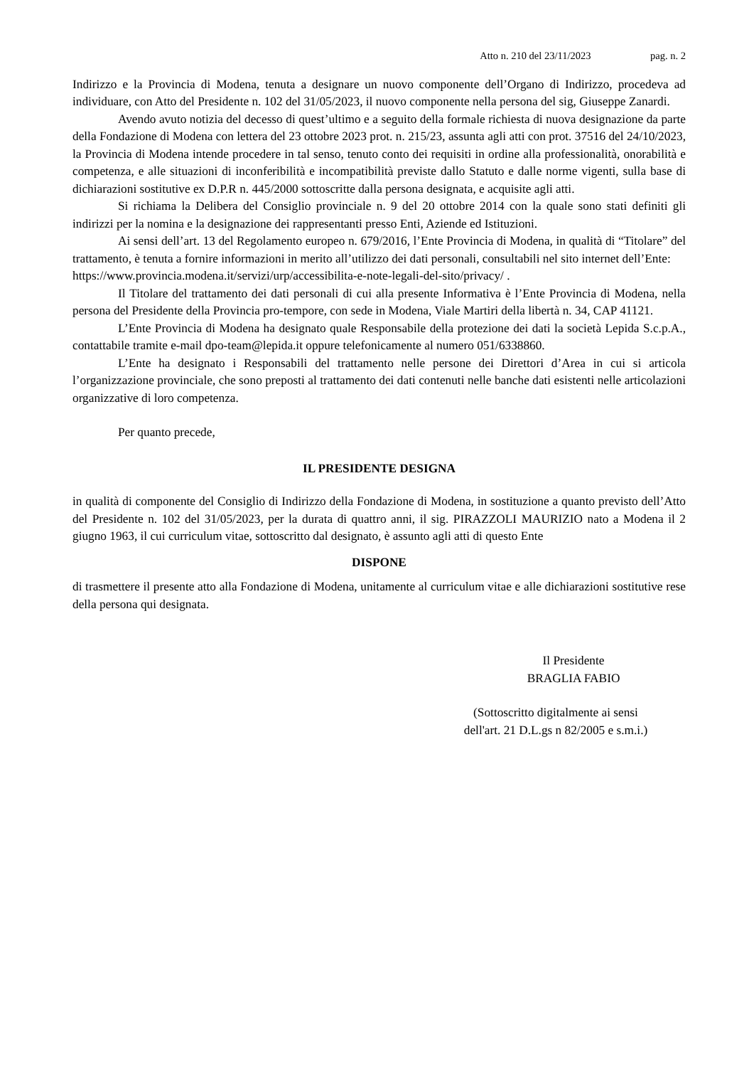Atto n. 210 del 23/11/2023 pag. n. 2
Indirizzo e la Provincia di Modena, tenuta a designare un nuovo componente dell’Organo di Indirizzo, procedeva ad individuare, con Atto del Presidente n. 102 del 31/05/2023, il nuovo componente nella persona del sig, Giuseppe Zanardi.
Avendo avuto notizia del decesso di quest’ultimo e a seguito della formale richiesta di nuova designazione da parte della Fondazione di Modena con lettera del 23 ottobre 2023 prot. n. 215/23, assunta agli atti con prot. 37516 del 24/10/2023, la Provincia di Modena intende procedere in tal senso, tenuto conto dei requisiti in ordine alla professionalità, onorabilità e competenza, e alle situazioni di inconferibilità e incompatibilità previste dallo Statuto e dalle norme vigenti, sulla base di dichiarazioni sostitutive ex D.P.R n. 445/2000 sottoscritte dalla persona designata, e acquisite agli atti.
Si richiama la Delibera del Consiglio provinciale n. 9 del 20 ottobre 2014 con la quale sono stati definiti gli indirizzi per la nomina e la designazione dei rappresentanti presso Enti, Aziende ed Istituzioni.
Ai sensi dell’art. 13 del Regolamento europeo n. 679/2016, l’Ente Provincia di Modena, in qualità di “Titolare” del trattamento, è tenuta a fornire informazioni in merito all’utilizzo dei dati personali, consultabili nel sito internet dell’Ente:
https://www.provincia.modena.it/servizi/urp/accessibilita-e-note-legali-del-sito/privacy/ .
Il Titolare del trattamento dei dati personali di cui alla presente Informativa è l’Ente Provincia di Modena, nella persona del Presidente della Provincia pro-tempore, con sede in Modena, Viale Martiri della libertà n. 34, CAP 41121.
L’Ente Provincia di Modena ha designato quale Responsabile della protezione dei dati la società Lepida S.c.p.A., contattabile tramite e-mail dpo-team@lepida.it oppure telefonicamente al numero 051/6338860.
L’Ente ha designato i Responsabili del trattamento nelle persone dei Direttori d’Area in cui si articola l’organizzazione provinciale, che sono preposti al trattamento dei dati contenuti nelle banche dati esistenti nelle articolazioni organizzative di loro competenza.
Per quanto precede,
IL PRESIDENTE DESIGNA
in qualità di componente del Consiglio di Indirizzo della Fondazione di Modena, in sostituzione a quanto previsto dell’Atto del Presidente n. 102 del 31/05/2023, per la durata di quattro anni, il sig. PIRAZZOLI MAURIZIO nato a Modena il 2 giugno 1963, il cui curriculum vitae, sottoscritto dal designato, è assunto agli atti di questo Ente
DISPONE
di trasmettere il presente atto alla Fondazione di Modena, unitamente al curriculum vitae e alle dichiarazioni sostitutive rese della persona qui designata.
Il Presidente
BRAGLIA FABIO
(Sottoscritto digitalmente ai sensi
dell'art. 21 D.L.gs n 82/2005 e s.m.i.)